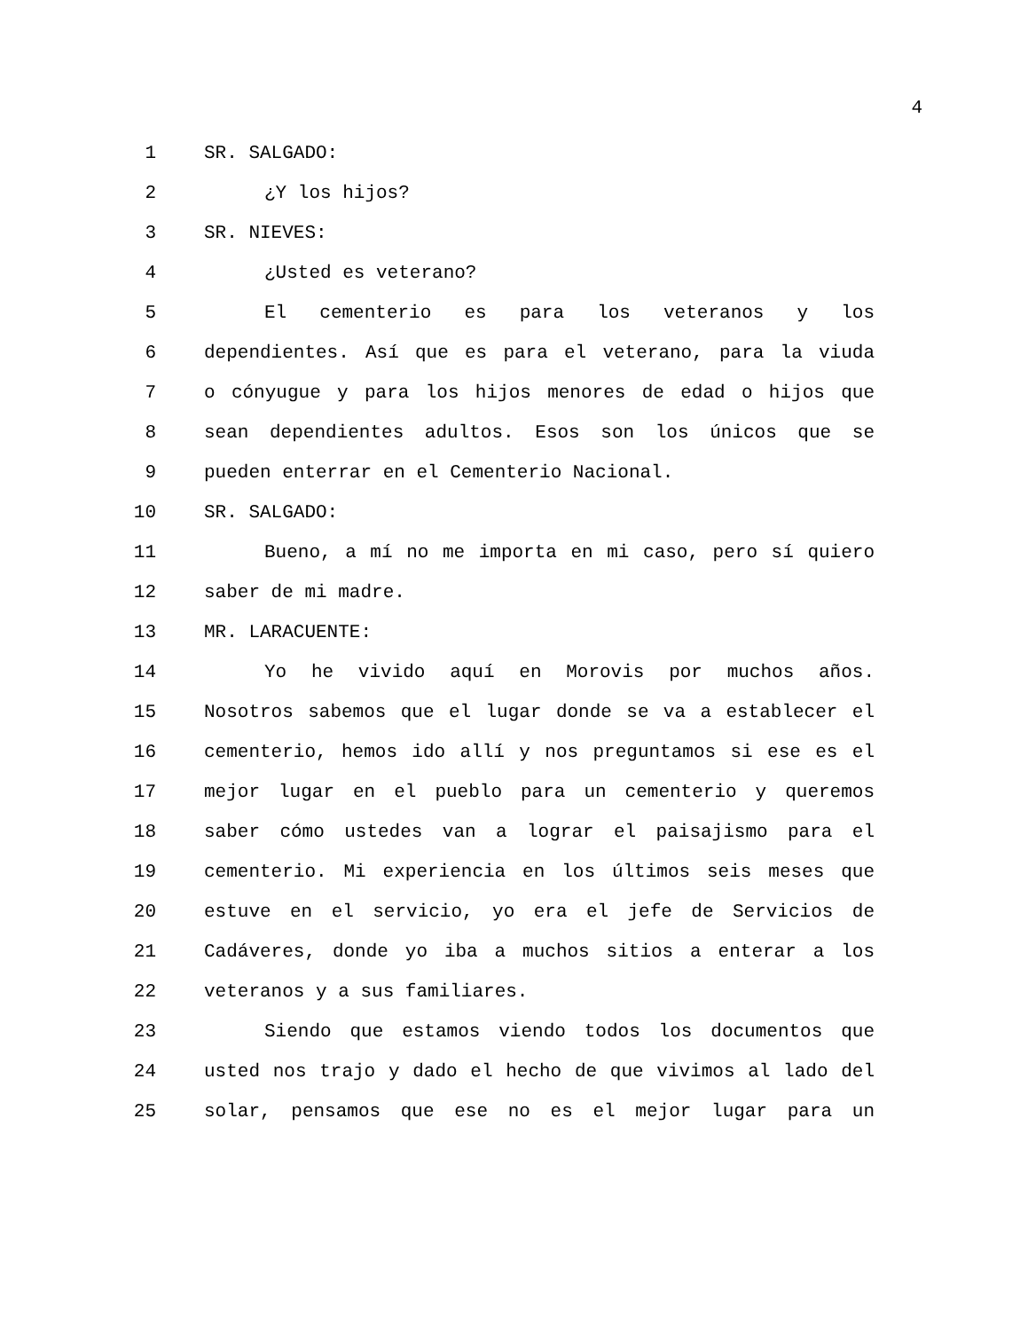4
1 SR. SALGADO:
2 ¿Y los hijos?
3 SR. NIEVES:
4 ¿Usted es veterano?
5 El cementerio es para los veteranos y los
6 dependientes. Así que es para el veterano, para la viuda
7 o cónyugue y para los hijos menores de edad o hijos que
8 sean dependientes adultos. Esos son los únicos que se
9 pueden enterrar en el Cementerio Nacional.
10 SR. SALGADO:
11 Bueno, a mí no me importa en mi caso, pero sí quiero
12 saber de mi madre.
13 MR. LARACUENTE:
14 Yo he vivido aquí en Morovis por muchos años.
15 Nosotros sabemos que el lugar donde se va a establecer el
16 cementerio, hemos ido allí y nos preguntamos si ese es el
17 mejor lugar en el pueblo para un cementerio y queremos
18 saber cómo ustedes van a lograr el paisajismo para el
19 cementerio. Mi experiencia en los últimos seis meses que
20 estuve en el servicio, yo era el jefe de Servicios de
21 Cadáveres, donde yo iba a muchos sitios a enterar a los
22 veteranos y a sus familiares.
23 Siendo que estamos viendo todos los documentos que
24 usted nos trajo y dado el hecho de que vivimos al lado del
25 solar, pensamos que ese no es el mejor lugar para un